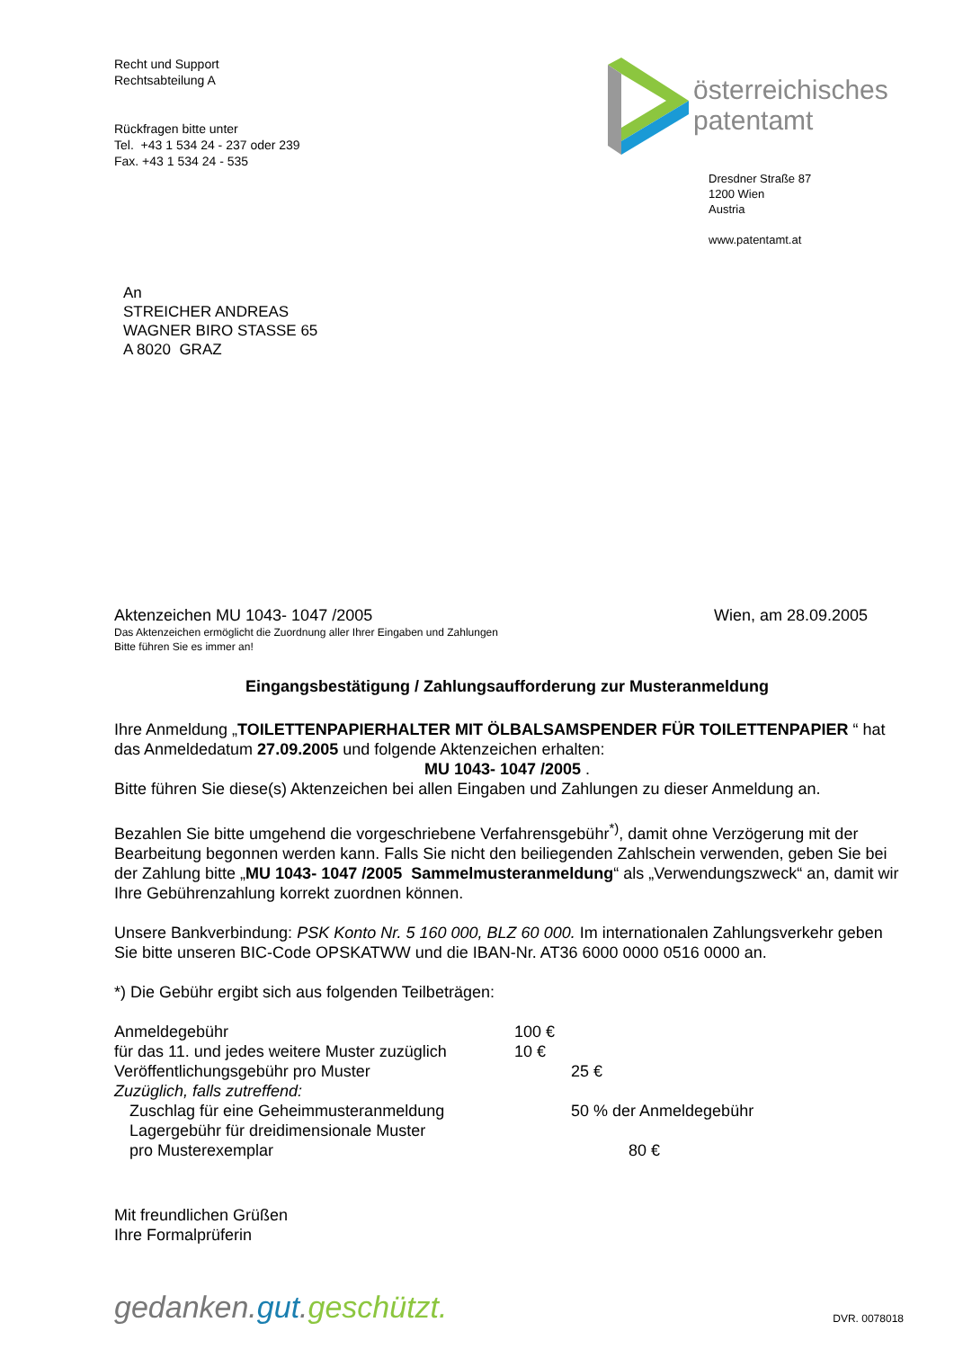Recht und Support
Rechtsabteilung A
Rückfragen bitte unter
Tel. +43 1 534 24 - 237 oder 239
Fax. +43 1 534 24 - 535
österreichisches
patentamt
Dresdner Straße 87
1200 Wien
Austria
www.patentamt.at
An
STREICHER ANDREAS
WAGNER BIRO STASSE 65
A 8020 GRAZ
Aktenzeichen MU 1043- 1047 /2005 Wien, am 28.09.2005
Das Aktenzeichen ermöglicht die Zuordnung aller Ihrer Eingaben und Zahlungen
Bitte führen Sie es immer an!
Eingangsbestätigung / Zahlungsaufforderung zur Musteranmeldung
Ihre Anmeldung „TOILETTENPAPIERHALTER MIT ÖLBALSAMSPENDER FÜR TOILETTENPAPIER “ hat das Anmeldedatum 27.09.2005 und folgende Aktenzeichen erhalten:
MU 1043- 1047 /2005 .
Bitte führen Sie diese(s) Aktenzeichen bei allen Eingaben und Zahlungen zu dieser Anmeldung an.
Bezahlen Sie bitte umgehend die vorgeschriebene Verfahrensgebühr<sup>*)</sup>, damit ohne Verzögerung mit der Bearbeitung begonnen werden kann. Falls Sie nicht den beiliegenden Zahlschein verwenden, geben Sie bei der Zahlung bitte „MU 1043- 1047 /2005 Sammelmusteranmeldung“ als „Verwendungszweck“ an, damit wir Ihre Gebührenzahlung korrekt zuordnen können.
Unsere Bankverbindung: PSK Konto Nr. 5 160 000, BLZ 60 000. Im internationalen Zahlungsverkehr geben Sie bitte unseren BIC-Code OPSKATWW und die IBAN-Nr. AT36 6000 0000 0516 0000 an.
*) Die Gebühr ergibt sich aus folgenden Teilbeträgen:
Anmeldegebühr 100 €
für das 11. und jedes weitere Muster zuzüglich 10 €
Veröffentlichungsgebühr pro Muster 25 €
Zuzüglich, falls zutreffend:
Zuschlag für eine Geheimmusteranmeldung 50 % der Anmeldegebühr
Lagergebühr für dreidimensionale Muster
pro Musterexemplar 80 €
Mit freundlichen Grüßen
Ihre Formalprüferin
gedanken.gut.geschützt. DVR. 0078018